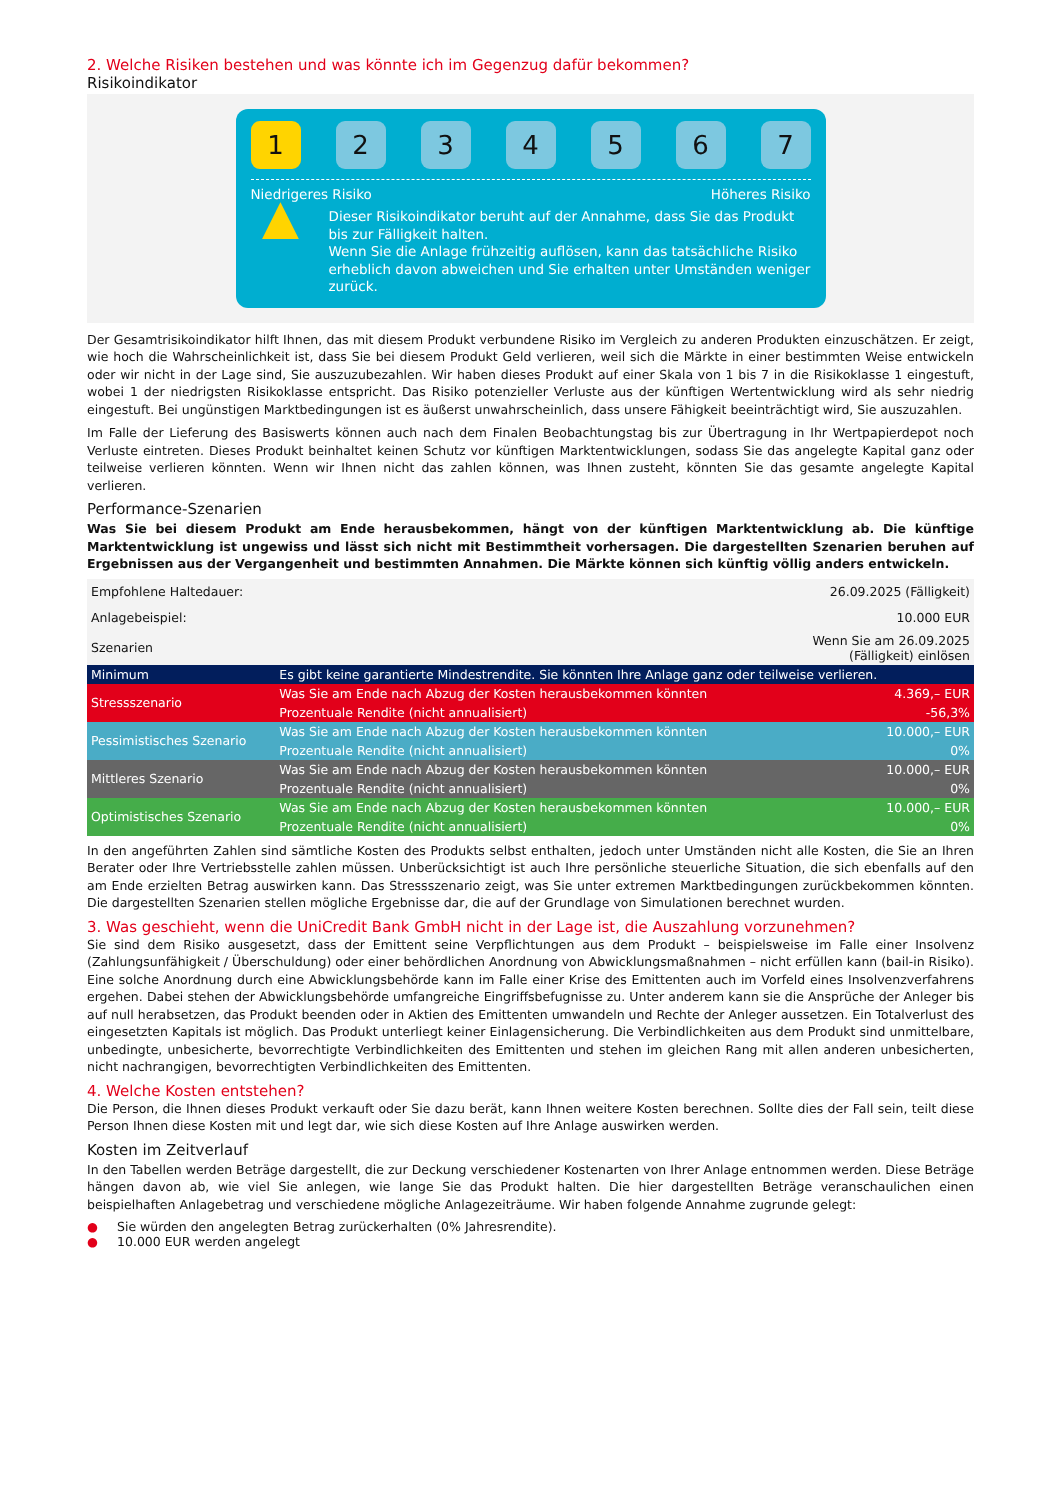2. Welche Risiken bestehen und was könnte ich im Gegenzug dafür bekommen?
Risikoindikator
1 2 3 4 5 6 7
Niedrigeres Risiko Höheres Risiko
▲
Dieser Risikoindikator beruht auf der Annahme, dass Sie das Produkt bis zur Fälligkeit halten.
Wenn Sie die Anlage frühzeitig auflösen, kann das tatsächliche Risiko erheblich davon abweichen und Sie erhalten unter Umständen weniger zurück.
Der Gesamtrisikoindikator hilft Ihnen, das mit diesem Produkt verbundene Risiko im Vergleich zu anderen Produkten einzuschätzen. Er zeigt, wie hoch die Wahrscheinlichkeit ist, dass Sie bei diesem Produkt Geld verlieren, weil sich die Märkte in einer bestimmten Weise entwickeln oder wir nicht in der Lage sind, Sie auszuzubezahlen. Wir haben dieses Produkt auf einer Skala von 1 bis 7 in die Risikoklasse 1 eingestuft, wobei 1 der niedrigsten Risikoklasse entspricht. Das Risiko potenzieller Verluste aus der künftigen Wertentwicklung wird als sehr niedrig eingestuft. Bei ungünstigen Marktbedingungen ist es äußerst unwahrscheinlich, dass unsere Fähigkeit beeinträchtigt wird, Sie auszuzahlen.
Im Falle der Lieferung des Basiswerts können auch nach dem Finalen Beobachtungstag bis zur Übertragung in Ihr Wertpapierdepot noch Verluste eintreten. Dieses Produkt beinhaltet keinen Schutz vor künftigen Marktentwicklungen, sodass Sie das angelegte Kapital ganz oder teilweise verlieren könnten. Wenn wir Ihnen nicht das zahlen können, was Ihnen zusteht, könnten Sie das gesamte angelegte Kapital verlieren.
Performance-Szenarien
Was Sie bei diesem Produkt am Ende herausbekommen, hängt von der künftigen Marktentwicklung ab. Die künftige Marktentwicklung ist ungewiss und lässt sich nicht mit Bestimmtheit vorhersagen. Die dargestellten Szenarien beruhen auf Ergebnissen aus der Vergangenheit und bestimmten Annahmen. Die Märkte können sich künftig völlig anders entwickeln.
| Empfohlene Haltedauer: | | 26.09.2025 (Fälligkeit) |
| Anlagebeispiel: | | 10.000 EUR |
| Szenarien | | Wenn Sie am 26.09.2025 (Fälligkeit) einlösen |
| Minimum | Es gibt keine garantierte Mindestrendite. Sie könnten Ihre Anlage ganz oder teilweise verlieren. | |
| Stressszenario | Was Sie am Ende nach Abzug der Kosten herausbekommen könnten | 4.369,– EUR |
| | Prozentuale Rendite (nicht annualisiert) | -56,3% |
| Pessimistisches Szenario | Was Sie am Ende nach Abzug der Kosten herausbekommen könnten | 10.000,– EUR |
| | Prozentuale Rendite (nicht annualisiert) | 0% |
| Mittleres Szenario | Was Sie am Ende nach Abzug der Kosten herausbekommen könnten | 10.000,– EUR |
| | Prozentuale Rendite (nicht annualisiert) | 0% |
| Optimistisches Szenario | Was Sie am Ende nach Abzug der Kosten herausbekommen könnten | 10.000,– EUR |
| | Prozentuale Rendite (nicht annualisiert) | 0% |
In den angeführten Zahlen sind sämtliche Kosten des Produkts selbst enthalten, jedoch unter Umständen nicht alle Kosten, die Sie an Ihren Berater oder Ihre Vertriebsstelle zahlen müssen. Unberücksichtigt ist auch Ihre persönliche steuerliche Situation, die sich ebenfalls auf den am Ende erzielten Betrag auswirken kann. Das Stressszenario zeigt, was Sie unter extremen Marktbedingungen zurückbekommen könnten. Die dargestellten Szenarien stellen mögliche Ergebnisse dar, die auf der Grundlage von Simulationen berechnet wurden.
3. Was geschieht, wenn die UniCredit Bank GmbH nicht in der Lage ist, die Auszahlung vorzunehmen?
Sie sind dem Risiko ausgesetzt, dass der Emittent seine Verpflichtungen aus dem Produkt – beispielsweise im Falle einer Insolvenz (Zahlungsunfähigkeit / Überschuldung) oder einer behördlichen Anordnung von Abwicklungsmaßnahmen – nicht erfüllen kann (bail-in Risiko). Eine solche Anordnung durch eine Abwicklungsbehörde kann im Falle einer Krise des Emittenten auch im Vorfeld eines Insolvenzverfahrens ergehen. Dabei stehen der Abwicklungsbehörde umfangreiche Eingriffsbefugnisse zu. Unter anderem kann sie die Ansprüche der Anleger bis auf null herabsetzen, das Produkt beenden oder in Aktien des Emittenten umwandeln und Rechte der Anleger aussetzen. Ein Totalverlust des eingesetzten Kapitals ist möglich. Das Produkt unterliegt keiner Einlagensicherung. Die Verbindlichkeiten aus dem Produkt sind unmittelbare, unbedingte, unbesicherte, bevorrechtigte Verbindlichkeiten des Emittenten und stehen im gleichen Rang mit allen anderen unbesicherten, nicht nachrangigen, bevorrechtigten Verbindlichkeiten des Emittenten.
4. Welche Kosten entstehen?
Die Person, die Ihnen dieses Produkt verkauft oder Sie dazu berät, kann Ihnen weitere Kosten berechnen. Sollte dies der Fall sein, teilt diese Person Ihnen diese Kosten mit und legt dar, wie sich diese Kosten auf Ihre Anlage auswirken werden.
Kosten im Zeitverlauf
In den Tabellen werden Beträge dargestellt, die zur Deckung verschiedener Kostenarten von Ihrer Anlage entnommen werden. Diese Beträge hängen davon ab, wie viel Sie anlegen, wie lange Sie das Produkt halten. Die hier dargestellten Beträge veranschaulichen einen beispielhaften Anlagebetrag und verschiedene mögliche Anlagezeiträume. Wir haben folgende Annahme zugrunde gelegt:
● Sie würden den angelegten Betrag zurückerhalten (0% Jahresrendite).
● 10.000 EUR werden angelegt